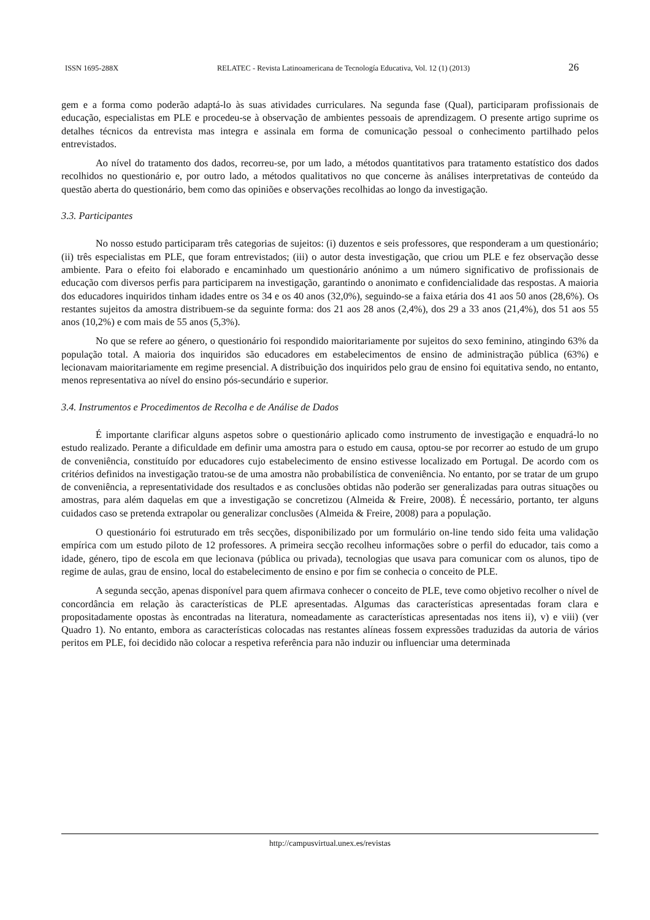ISSN 1695-288X RELATEC - Revista Latinoamericana de Tecnología Educativa, Vol. 12 (1) (2013) 26
gem e a forma como poderão adaptá-lo às suas atividades curriculares. Na segunda fase (Qual), participaram profissionais de educação, especialistas em PLE e procedeu-se à observação de ambientes pessoais de aprendizagem. O presente artigo suprime os detalhes técnicos da entrevista mas integra e assinala em forma de comunicação pessoal o conhecimento partilhado pelos entrevistados.
Ao nível do tratamento dos dados, recorreu-se, por um lado, a métodos quantitativos para tratamento estatístico dos dados recolhidos no questionário e, por outro lado, a métodos qualitativos no que concerne às análises interpretativas de conteúdo da questão aberta do questionário, bem como das opiniões e observações recolhidas ao longo da investigação.
3.3. Participantes
No nosso estudo participaram três categorias de sujeitos: (i) duzentos e seis professores, que responderam a um questionário; (ii) três especialistas em PLE, que foram entrevistados; (iii) o autor desta investigação, que criou um PLE e fez observação desse ambiente. Para o efeito foi elaborado e encaminhado um questionário anónimo a um número significativo de profissionais de educação com diversos perfis para participarem na investigação, garantindo o anonimato e confidencialidade das respostas. A maioria dos educadores inquiridos tinham idades entre os 34 e os 40 anos (32,0%), seguindo-se a faixa etária dos 41 aos 50 anos (28,6%). Os restantes sujeitos da amostra distribuem-se da seguinte forma: dos 21 aos 28 anos (2,4%), dos 29 a 33 anos (21,4%), dos 51 aos 55 anos (10,2%) e com mais de 55 anos (5,3%).
No que se refere ao género, o questionário foi respondido maioritariamente por sujeitos do sexo feminino, atingindo 63% da população total. A maioria dos inquiridos são educadores em estabelecimentos de ensino de administração pública (63%) e lecionavam maioritariamente em regime presencial. A distribuição dos inquiridos pelo grau de ensino foi equitativa sendo, no entanto, menos representativa ao nível do ensino pós-secundário e superior.
3.4. Instrumentos e Procedimentos de Recolha e de Análise de Dados
É importante clarificar alguns aspetos sobre o questionário aplicado como instrumento de investigação e enquadrá-lo no estudo realizado. Perante a dificuldade em definir uma amostra para o estudo em causa, optou-se por recorrer ao estudo de um grupo de conveniência, constituído por educadores cujo estabelecimento de ensino estivesse localizado em Portugal. De acordo com os critérios definidos na investigação tratou-se de uma amostra não probabilística de conveniência. No entanto, por se tratar de um grupo de conveniência, a representatividade dos resultados e as conclusões obtidas não poderão ser generalizadas para outras situações ou amostras, para além daquelas em que a investigação se concretizou (Almeida & Freire, 2008). É necessário, portanto, ter alguns cuidados caso se pretenda extrapolar ou generalizar conclusões (Almeida & Freire, 2008) para a população.
O questionário foi estruturado em três secções, disponibilizado por um formulário on-line tendo sido feita uma validação empírica com um estudo piloto de 12 professores. A primeira secção recolheu informações sobre o perfil do educador, tais como a idade, género, tipo de escola em que lecionava (pública ou privada), tecnologias que usava para comunicar com os alunos, tipo de regime de aulas, grau de ensino, local do estabelecimento de ensino e por fim se conhecia o conceito de PLE.
A segunda secção, apenas disponível para quem afirmava conhecer o conceito de PLE, teve como objetivo recolher o nível de concordância em relação às características de PLE apresentadas. Algumas das características apresentadas foram clara e propositadamente opostas às encontradas na literatura, nomeadamente as características apresentadas nos itens ii), v) e viii) (ver Quadro 1). No entanto, embora as características colocadas nas restantes alíneas fossem expressões traduzidas da autoria de vários peritos em PLE, foi decidido não colocar a respetiva referência para não induzir ou influenciar uma determinada
http://campusvirtual.unex.es/revistas